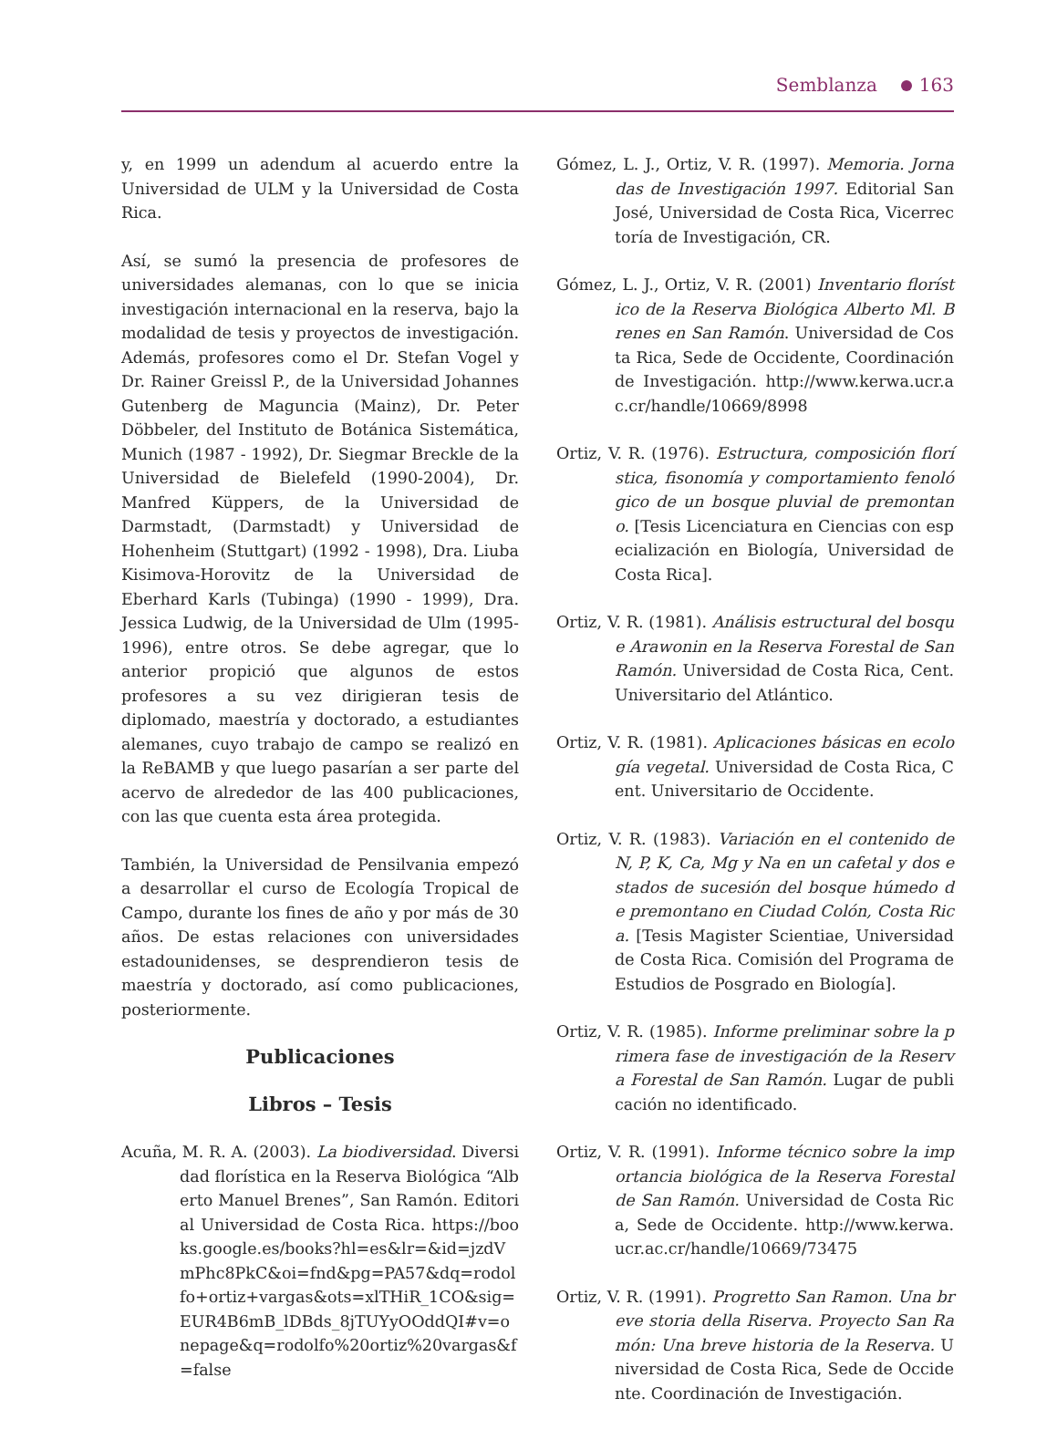Semblanza 163
y, en 1999 un adendum al acuerdo entre la Universidad de ULM y la Universidad de Costa Rica.
Así, se sumó la presencia de profesores de universidades alemanas, con lo que se inicia investigación internacional en la reserva, bajo la modalidad de tesis y proyectos de investigación. Además, profesores como el Dr. Stefan Vogel y Dr. Rainer Greissl P., de la Universidad Johannes Gutenberg de Maguncia (Mainz), Dr. Peter Döbbeler, del Instituto de Botánica Sistemática, Munich (1987 - 1992), Dr. Siegmar Breckle de la Universidad de Bielefeld (1990-2004), Dr. Manfred Küppers, de la Universidad de Darmstadt, (Darmstadt) y Universidad de Hohenheim (Stuttgart) (1992 - 1998), Dra. Liuba Kisimova-Horovitz de la Universidad de Eberhard Karls (Tubinga) (1990 - 1999), Dra. Jessica Ludwig, de la Universidad de Ulm (1995-1996), entre otros. Se debe agregar, que lo anterior propició que algunos de estos profesores a su vez dirigieran tesis de diplomado, maestría y doctorado, a estudiantes alemanes, cuyo trabajo de campo se realizó en la ReBAMB y que luego pasarían a ser parte del acervo de alrededor de las 400 publicaciones, con las que cuenta esta área protegida.
También, la Universidad de Pensilvania empezó a desarrollar el curso de Ecología Tropical de Campo, durante los fines de año y por más de 30 años. De estas relaciones con universidades estadounidenses, se desprendieron tesis de maestría y doctorado, así como publicaciones, posteriormente.
Publicaciones
Libros – Tesis
Acuña, M. R. A. (2003). La biodiversidad. Diversidad florística en la Reserva Biológica “Alberto Manuel Brenes”, San Ramón. Editorial Universidad de Costa Rica. https://books.google.es/books?hl=es&lr=&id=jzdVmPhc8PkC&oi=fnd&pg=PA57&dq=rodolfo+ortiz+vargas&ots=xlTHiR_1CO&sig=EUR4B6mB_lDBds_8jTUYyOOddQI#v=onepage&q=rodolfo%20ortiz%20vargas&f=false
Gómez, L. J., Ortiz, V. R. (1997). Memoria. Jornadas de Investigación 1997. Editorial San José, Universidad de Costa Rica, Vicerrectoría de Investigación, CR.
Gómez, L. J., Ortiz, V. R. (2001) Inventario florístico de la Reserva Biológica Alberto Ml. Brenes en San Ramón. Universidad de Costa Rica, Sede de Occidente, Coordinación de Investigación. http://www.kerwa.ucr.ac.cr/handle/10669/8998
Ortiz, V. R. (1976). Estructura, composición florística, fisonomía y comportamiento fenológico de un bosque pluvial de premontano. [Tesis Licenciatura en Ciencias con especialización en Biología, Universidad de Costa Rica].
Ortiz, V. R. (1981). Análisis estructural del bosque Arawonin en la Reserva Forestal de San Ramón. Universidad de Costa Rica, Cent. Universitario del Atlántico.
Ortiz, V. R. (1981). Aplicaciones básicas en ecología vegetal. Universidad de Costa Rica, Cent. Universitario de Occidente.
Ortiz, V. R. (1983). Variación en el contenido de N, P, K, Ca, Mg y Na en un cafetal y dos estados de sucesión del bosque húmedo de premontano en Ciudad Colón, Costa Rica. [Tesis Magister Scientiae, Universidad de Costa Rica. Comisión del Programa de Estudios de Posgrado en Biología].
Ortiz, V. R. (1985). Informe preliminar sobre la primera fase de investigación de la Reserva Forestal de San Ramón. Lugar de publicación no identificado.
Ortiz, V. R. (1991). Informe técnico sobre la importancia biológica de la Reserva Forestal de San Ramón. Universidad de Costa Rica, Sede de Occidente. http://www.kerwa.ucr.ac.cr/handle/10669/73475
Ortiz, V. R. (1991). Progretto San Ramon. Una breve storia della Riserva. Proyecto San Ramón: Una breve historia de la Reserva. Universidad de Costa Rica, Sede de Occidente. Coordinación de Investigación.